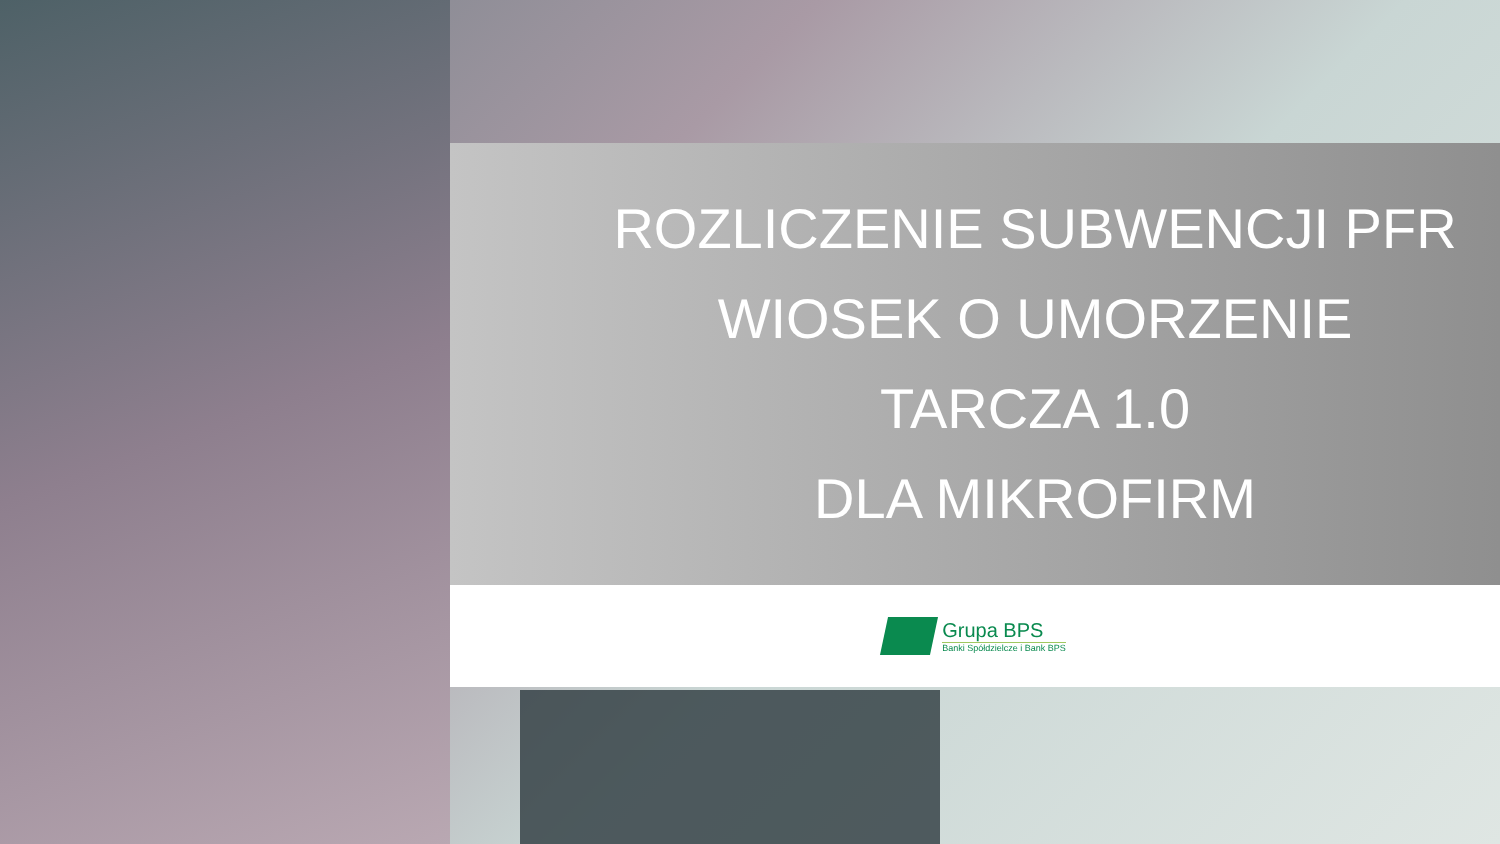ROZLICZENIE SUBWENCJI PFR
WIOSEK O UMORZENIE
TARCZA 1.0
DLA MIKROFIRM
Grupa BPS
Banki Spółdzielcze i Bank BPS